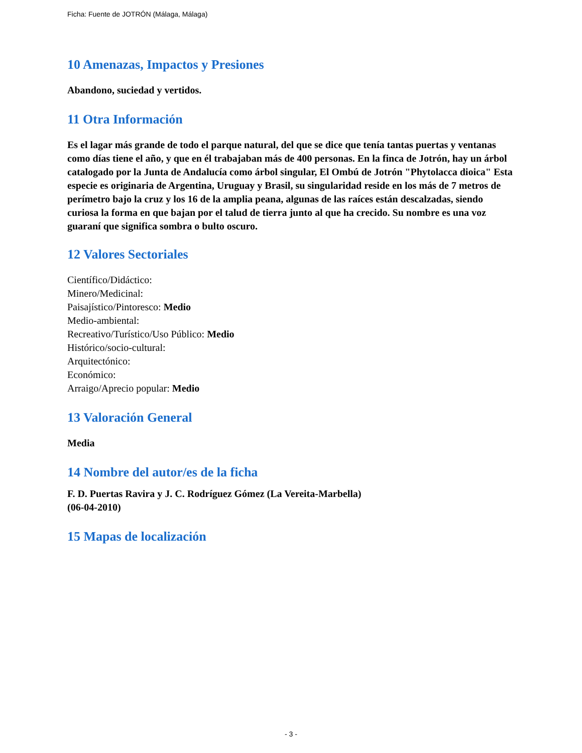Ficha: Fuente de JOTRÓN (Málaga, Málaga)
10 Amenazas, Impactos y Presiones
Abandono, suciedad y vertidos.
11 Otra Información
Es el lagar más grande de todo el parque natural, del que se dice que tenía tantas puertas y ventanas como días tiene el año, y que en él trabajaban más de 400 personas. En la finca de Jotrón, hay un árbol catalogado por la Junta de Andalucía como árbol singular, El Ombú de Jotrón "Phytolacca dioica" Esta especie es originaria de Argentina, Uruguay y Brasil, su singularidad reside en los más de 7 metros de perímetro bajo la cruz y los 16 de la amplia peana, algunas de las raíces están descalzadas, siendo curiosa la forma en que bajan por el talud de tierra junto al que ha crecido. Su nombre es una voz guaraní que significa sombra o bulto oscuro.
12 Valores Sectoriales
Científico/Didáctico:
Minero/Medicinal:
Paisajístico/Pintoresco: Medio
Medio-ambiental:
Recreativo/Turístico/Uso Público: Medio
Histórico/socio-cultural:
Arquitectónico:
Económico:
Arraigo/Aprecio popular: Medio
13 Valoración General
Media
14 Nombre del autor/es de la ficha
F. D. Puertas Ravira y J. C. Rodríguez Gómez (La Vereita-Marbella)
(06-04-2010)
15 Mapas de localización
- 3 -